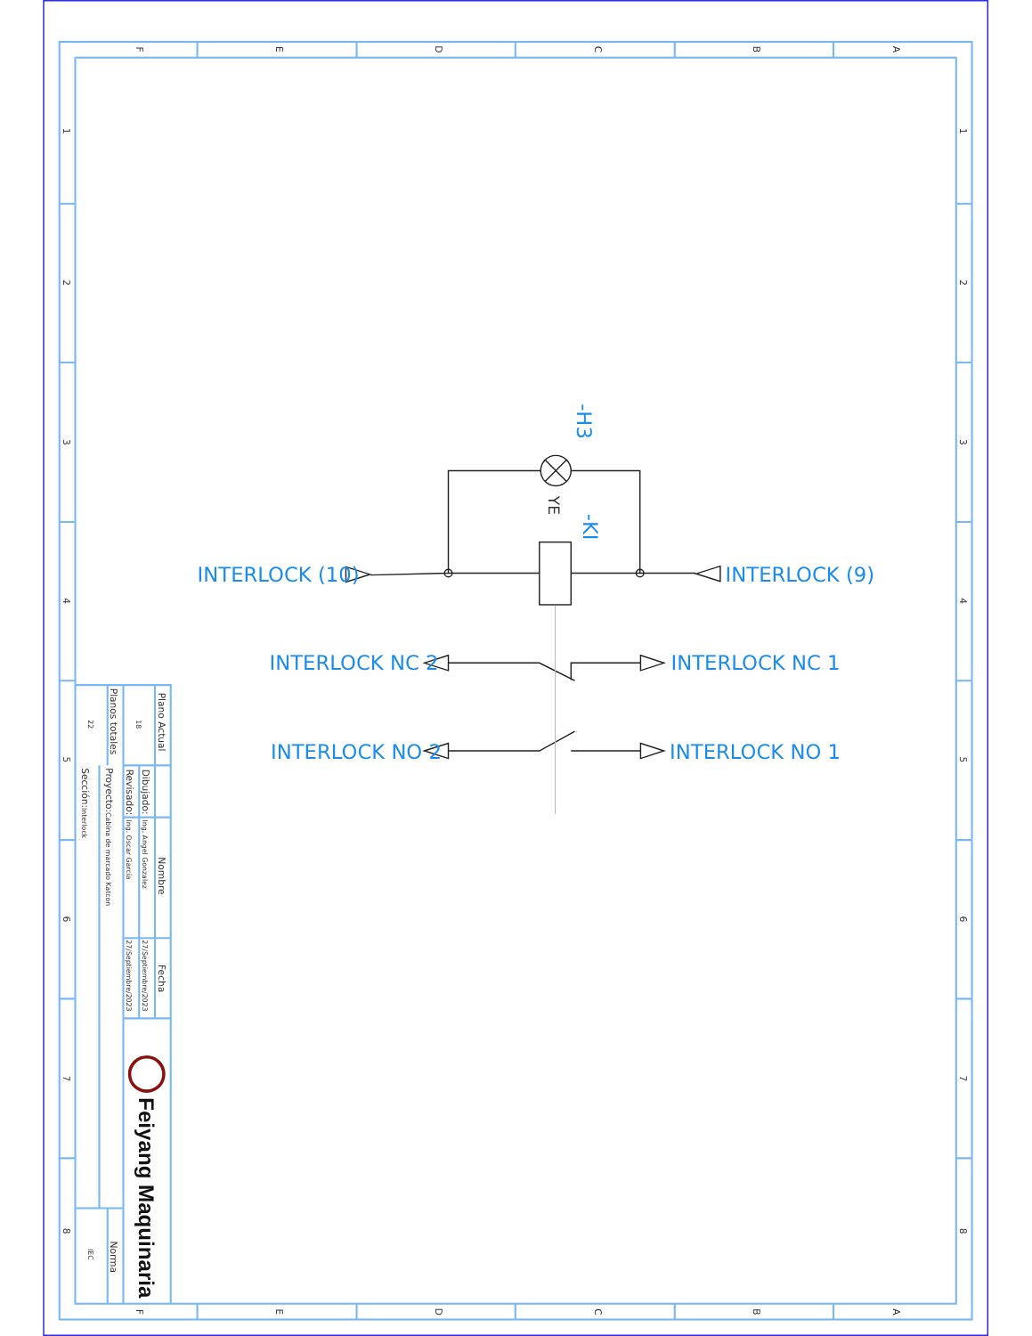F
E
D
C
B
A
F
E
D
C
B
A
1
2
3
4
5
6
7
8
1
2
3
4
5
6
7
8
Plano Actual
Planos totales
18
22
Dibujado:
Revisado:
Nombre
Ing. Angel Gonzalez
Ing. Oscar García
Fecha
27/Septiembre/2023
27/Septiembre/2023
Proyecto:Cabina de marcado Katcon
Sección:Interlock
Norma
IEC
Feiyang Maquinaria
INTERLOCK (10)
INTERLOCK (9)
INTERLOCK NC 2
INTERLOCK NC 1
INTERLOCK NO 2
INTERLOCK NO 1
-H3
-KI
YE